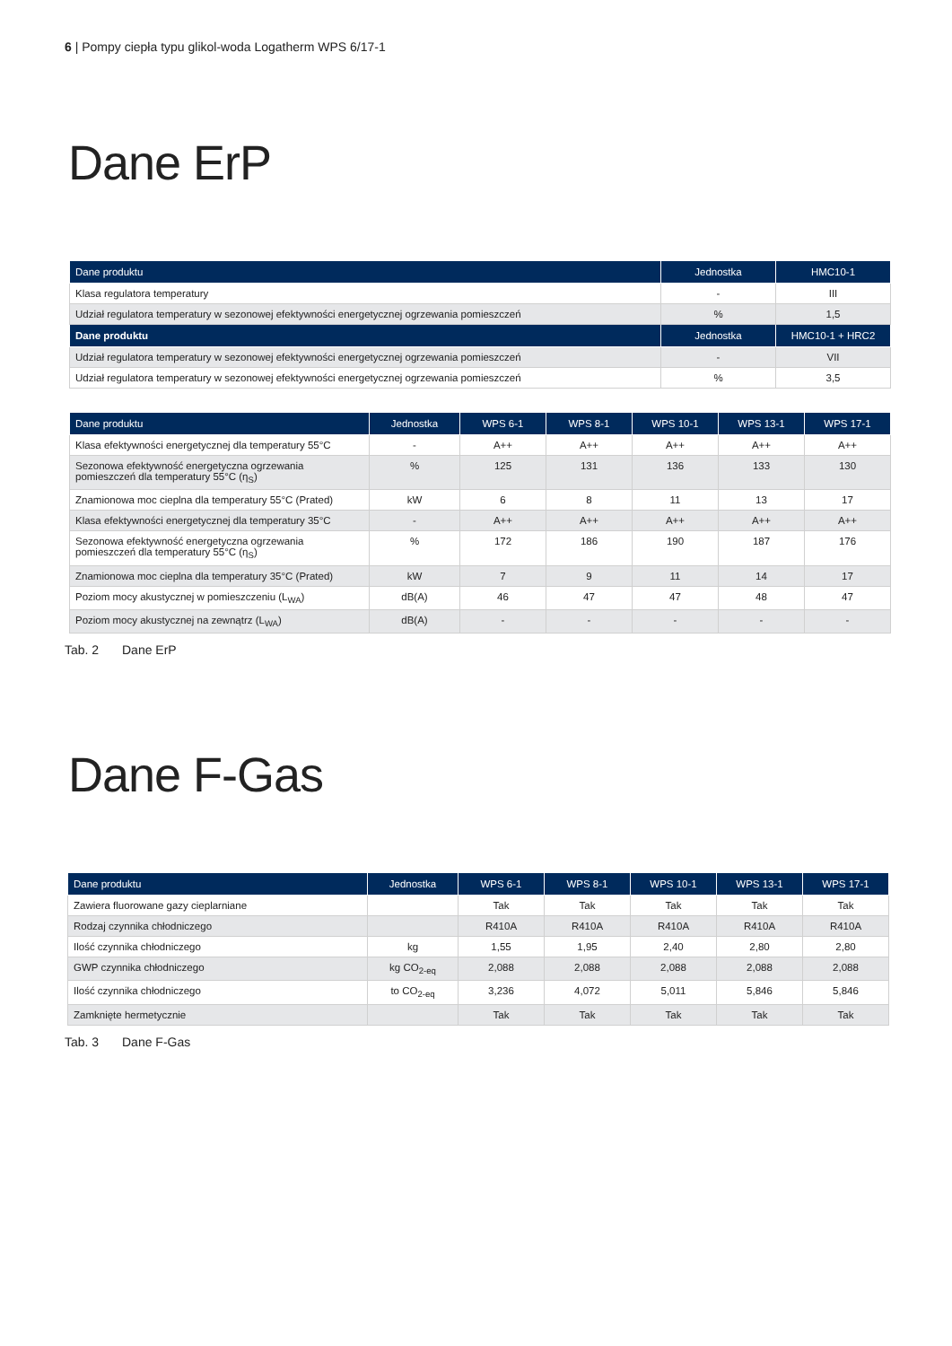6 | Pompy ciepła typu glikol-woda Logatherm WPS 6/17-1
Dane ErP
| Dane produktu | Jednostka | HMC10-1 |
| --- | --- | --- |
| Klasa regulatora temperatury | - | III |
| Udział regulatora temperatury w sezonowej efektywności energetycznej ogrzewania pomieszczeń | % | 1,5 |
| Dane produktu | Jednostka | HMC10-1 + HRC2 |
| Udział regulatora temperatury w sezonowej efektywności energetycznej ogrzewania pomieszczeń | - | VII |
| Udział regulatora temperatury w sezonowej efektywności energetycznej ogrzewania pomieszczeń | % | 3,5 |
| Dane produktu | Jednostka | WPS 6-1 | WPS 8-1 | WPS 10-1 | WPS 13-1 | WPS 17-1 |
| --- | --- | --- | --- | --- | --- | --- |
| Klasa efektywności energetycznej dla temperatury 55°C | - | A++ | A++ | A++ | A++ | A++ |
| Sezonowa efektywność energetyczna ogrzewania pomieszczeń dla temperatury 55°C (η<sub>S</sub>) | % | 125 | 131 | 136 | 133 | 130 |
| Znamionowa moc cieplna dla temperatury 55°C (Prated) | kW | 6 | 8 | 11 | 13 | 17 |
| Klasa efektywności energetycznej dla temperatury 35°C | - | A++ | A++ | A++ | A++ | A++ |
| Sezonowa efektywność energetyczna ogrzewania pomieszczeń dla temperatury 55°C (η<sub>S</sub>) | % | 172 | 186 | 190 | 187 | 176 |
| Znamionowa moc cieplna dla temperatury 35°C (Prated) | kW | 7 | 9 | 11 | 14 | 17 |
| Poziom mocy akustycznej w pomieszczeniu (L<sub>WA</sub>) | dB(A) | 46 | 47 | 47 | 48 | 47 |
| Poziom mocy akustycznej na zewnątrz (L<sub>WA</sub>) | dB(A) | - | - | - | - | - |
Tab. 2 Dane ErP
Dane F-Gas
| Dane produktu | Jednostka | WPS 6-1 | WPS 8-1 | WPS 10-1 | WPS 13-1 | WPS 17-1 |
| --- | --- | --- | --- | --- | --- | --- |
| Zawiera fluorowane gazy cieplarniane | | Tak | Tak | Tak | Tak | Tak |
| Rodzaj czynnika chłodniczego | | R410A | R410A | R410A | R410A | R410A |
| Ilość czynnika chłodniczego | kg | 1,55 | 1,95 | 2,40 | 2,80 | 2,80 |
| GWP czynnika chłodniczego | kg CO<sub>2-eq</sub> | 2,088 | 2,088 | 2,088 | 2,088 | 2,088 |
| Ilość czynnika chłodniczego | to CO<sub>2-eq</sub> | 3,236 | 4,072 | 5,011 | 5,846 | 5,846 |
| Zamknięte hermetycznie | | Tak | Tak | Tak | Tak | Tak |
Tab. 3 Dane F-Gas